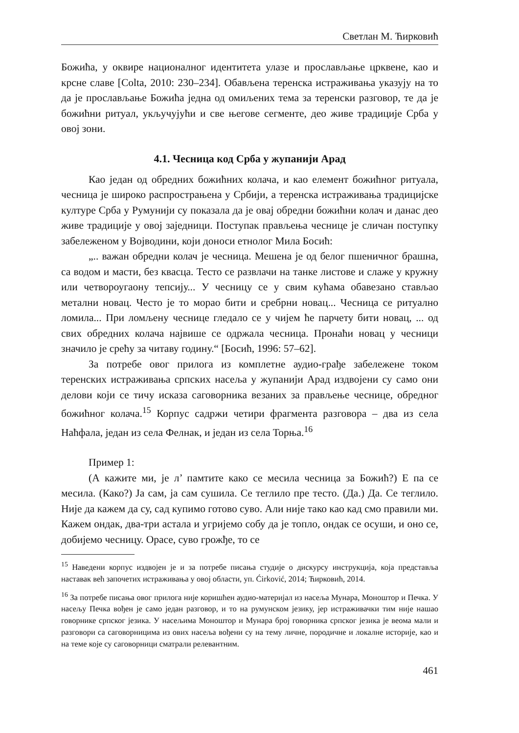Светлан М. Ћирковић
Божића, у оквире националног идентитета улазе и прослављање црквене, као и крсне славе [Colta, 2010: 230–234]. Обављена теренска истраживања указују на то да је прослављање Божића једна од омиљених тема за теренски разговор, те да је божићни ритуал, укључујући и све његове сегменте, део живе традиције Срба у овој зони.
4.1. Чесница код Срба у жупанији Арад
Као један од обредних божићних колача, и као елемент божићног ритуала, чесница је широко распрострањена у Србији, а теренска истраживања традицијске културе Срба у Румунији су показала да је овај обредни божићни колач и данас део живе традиције у овој заједници. Поступак прављења чеснице је сличан поступку забележеном у Војводини, који доноси етнолог Мила Босић:
„.. важан обредни колач је чесница. Мешена је од белог пшеничног брашна, са водом и масти, без квасца. Тесто се развлачи на танке листове и слаже у кружну или четвороугаону тепсију... У чесницу се у свим кућама обавезано стављао метални новац. Често је то морао бити и сребрни новац... Чесница се ритуално ломила... При ломљену чеснице гледало се у чијем ће парчету бити новац, ... од свих обредних колача највише се одржала чесница. Пронаћи новац у чесници значило је срећу за читаву годину.“ [Босић, 1996: 57–62].
За потребе овог прилога из комплетне аудио-грађе забележене током теренских истраживања српских насеља у жупанији Арад издвојени су само они делови који се тичу исказа саговорника везаних за прављење чеснице, обредног божићног колача.<sup>15</sup> Корпус садржи четири фрагмента разговора – два из села Наћфала, један из села Фелнак, и један из села Торња.<sup>16</sup>
Пример 1:
(А кажите ми, је л’ памтите како се месила чесница за Божић?) Е па се месила. (Како?) Ја сам, ја сам сушила. Се теглило пре тесто. (Да.) Да. Се теглило. Није да кажем да су, сад купимо готово суво. Али није тако као кад смо правили ми. Кажем ондак, два-три астала и угријемо собу да је топло, ондак се осуши, и оно се, добијемо чесницу. Орасе, суво грожђе, то се
<sup>15</sup> Наведени корпус издвојен је и за потребе писања студије о дискурсу инструкција, која представља наставак већ започетих истраживања у овој области, уп. Ćirković, 2014; Ћирковић, 2014.
<sup>16</sup> За потребе писања овог прилога није коришћен аудио-материјал из насеља Мунара, Моноштор и Печка. У насељу Печка вођен је само један разговор, и то на румунском језику, јер истраживачки тим није нашао говорнике српског језика. У насељима Моноштор и Мунара број говорника српског језика је веома мали и разговори са саговорницима из ових насеља вођени су на тему личне, породичне и локалне историје, као и на теме које су саговорници сматрали релевантним.
461